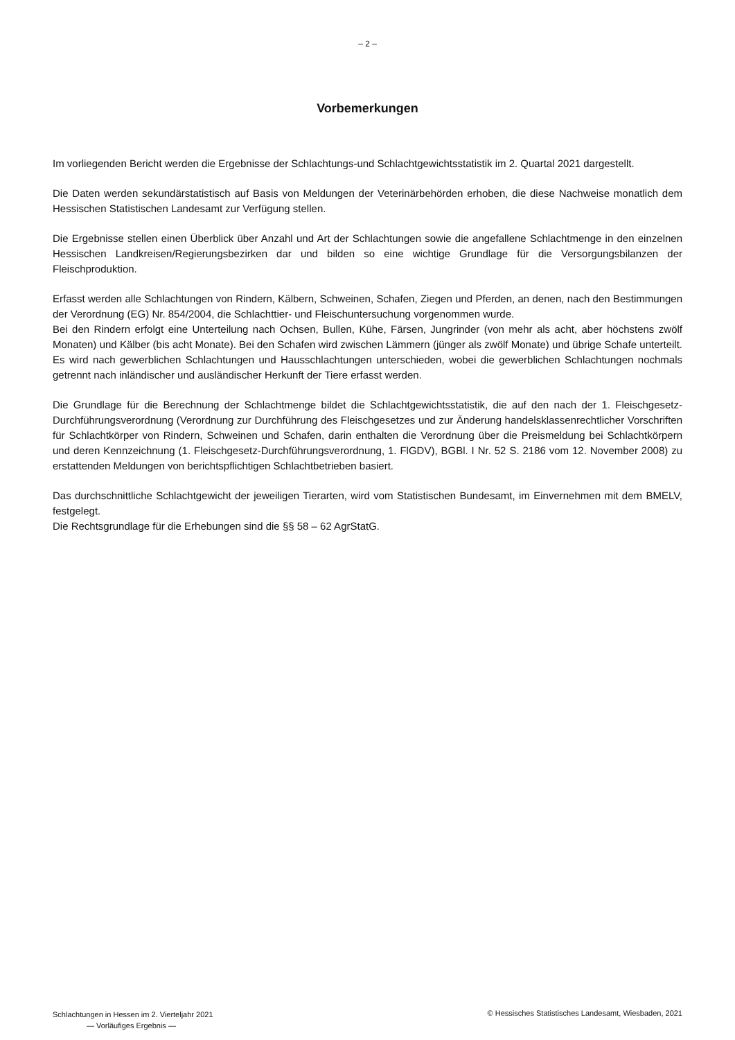– 2 –
Vorbemerkungen
Im vorliegenden Bericht werden die Ergebnisse der Schlachtungs-und Schlachtgewichtsstatistik im 2. Quartal 2021 dargestellt.
Die Daten werden sekundärstatistisch auf Basis von Meldungen der Veterinärbehörden erhoben, die diese Nachweise monatlich dem Hessischen Statistischen Landesamt zur Verfügung stellen.
Die Ergebnisse stellen einen Überblick über Anzahl und Art der Schlachtungen sowie die angefallene Schlachtmenge in den einzelnen Hessischen Landkreisen/Regierungsbezirken dar und bilden so eine wichtige Grundlage für die Versorgungsbilanzen der Fleischproduktion.
Erfasst werden alle Schlachtungen von Rindern, Kälbern, Schweinen, Schafen, Ziegen und Pferden, an denen, nach den Bestimmungen der Verordnung (EG) Nr. 854/2004, die Schlachttier- und Fleischuntersuchung vorgenommen wurde.
Bei den Rindern erfolgt eine Unterteilung nach Ochsen, Bullen, Kühe, Färsen, Jungrinder (von mehr als acht, aber höchstens zwölf Monaten) und Kälber (bis acht Monate). Bei den Schafen wird zwischen Lämmern (jünger als zwölf Monate) und übrige Schafe unterteilt. Es wird nach gewerblichen Schlachtungen und Hausschlachtungen unterschieden, wobei die gewerblichen Schlachtungen nochmals getrennt nach inländischer und ausländischer Herkunft der Tiere erfasst werden.
Die Grundlage für die Berechnung der Schlachtmenge bildet die Schlachtgewichtsstatistik, die auf den nach der 1. Fleischgesetz-Durchführungsverordnung (Verordnung zur Durchführung des Fleischgesetzes und zur Änderung handelsklassenrechtlicher Vorschriften für Schlachtkörper von Rindern, Schweinen und Schafen, darin enthalten die Verordnung über die Preismeldung bei Schlachtkörpern und deren Kennzeichnung (1. Fleischgesetz-Durchführungsverordnung, 1. FlGDV), BGBl. I Nr. 52 S. 2186 vom 12. November 2008) zu erstattenden Meldungen von berichtspflichtigen Schlachtbetrieben basiert.
Das durchschnittliche Schlachtgewicht der jeweiligen Tierarten, wird vom Statistischen Bundesamt, im Einvernehmen mit dem BMELV, festgelegt.
Die Rechtsgrundlage für die Erhebungen sind die §§ 58 – 62 AgrStatG.
Schlachtungen in Hessen im 2. Vierteljahr 2021
— Vorläufiges Ergebnis —
© Hessisches Statistisches Landesamt, Wiesbaden, 2021